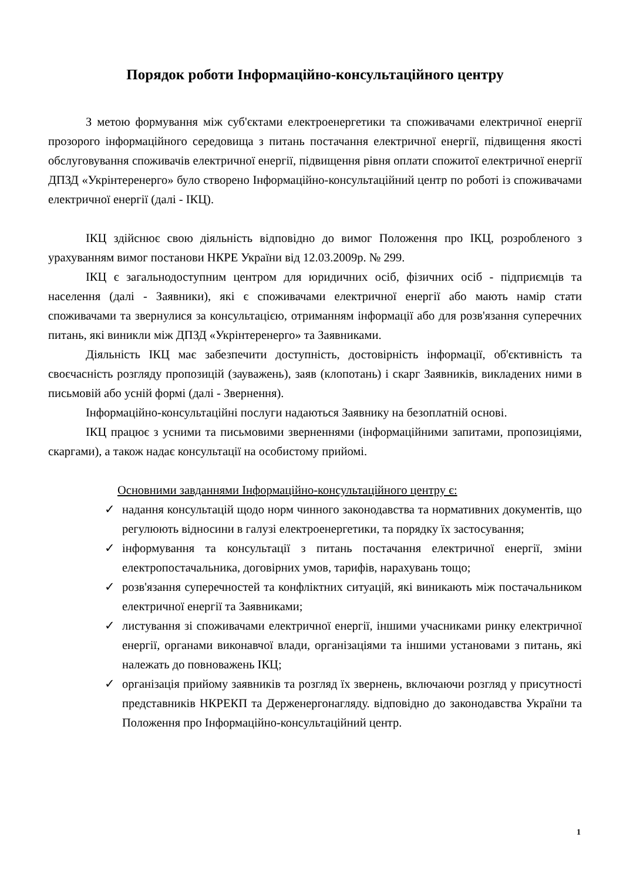Порядок роботи Інформаційно-консультаційного центру
З метою формування між суб'єктами електроенергетики та споживачами електричної енергії прозорого інформаційного середовища з питань постачання електричної енергії, підвищення якості обслуговування споживачів електричної енергії, підвищення рівня оплати спожитої електричної енергії ДПЗД «Укрінтеренерго» було створено Інформаційно-консультаційний центр по роботі із споживачами електричної енергії (далі - ІКЦ).
ІКЦ здійснює свою діяльність відповідно до вимог Положення про ІКЦ, розробленого з урахуванням вимог постанови НКРЕ України від 12.03.2009р. № 299.
ІКЦ є загальнодоступним центром для юридичних осіб, фізичних осіб - підприємців та населення (далі - Заявники), які є споживачами електричної енергії або мають намір стати споживачами та звернулися за консультацією, отриманням інформації або для розв'язання суперечних питань, які виникли між ДПЗД «Укрінтеренерго» та Заявниками.
Діяльність ІКЦ має забезпечити доступність, достовірність інформації, об'єктивність та своєчасність розгляду пропозицій (зауважень), заяв (клопотань) і скарг Заявників, викладених ними в письмовій або усній формі (далі - Звернення).
Інформаційно-консультаційні послуги надаються Заявнику на безоплатній основі.
ІКЦ працює з усними та письмовими зверненнями (інформаційними запитами, пропозиціями, скаргами), а також надає консультації на особистому прийомі.
Основними завданнями Інформаційно-консультаційного центру є:
✓ надання консультацій щодо норм чинного законодавства та нормативних документів, що регулюють відносини в галузі електроенергетики, та порядку їх застосування;
✓ інформування та консультації з питань постачання електричної енергії, зміни електропостачальника, договірних умов, тарифів, нарахувань тощо;
✓ розв'язання суперечностей та конфліктних ситуацій, які виникають між постачальником електричної енергії та Заявниками;
✓ листування зі споживачами електричної енергії, іншими учасниками ринку електричної енергії, органами виконавчої влади, організаціями та іншими установами з питань, які належать до повноважень ІКЦ;
✓ організація прийому заявників та розгляд їх звернень, включаючи розгляд у присутності представників НКРЕКП та Держенергонагляду. відповідно до законодавства України та Положення про Інформаційно-консультаційний центр.
1